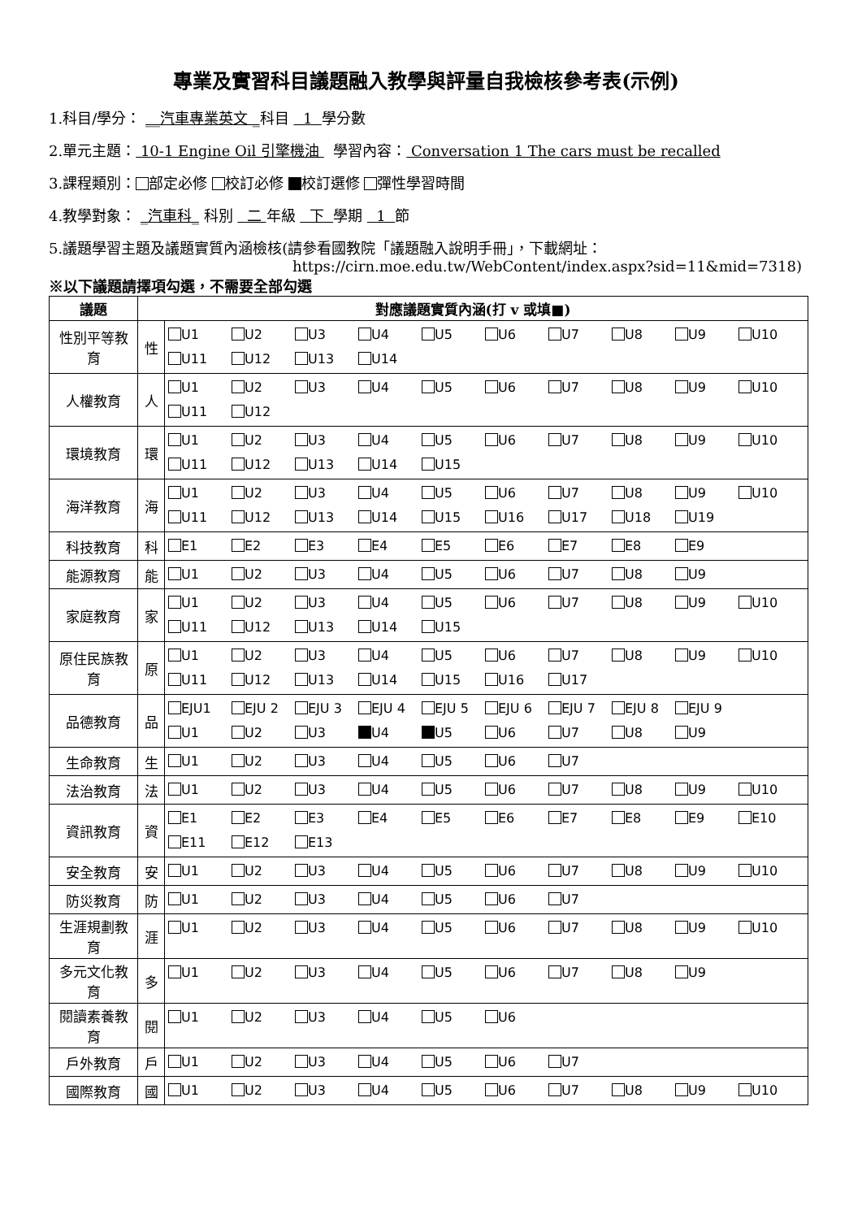專業及實習科目議題融入教學與評量自我檢核參考表(示例)
1.科目/學分： __汽車專業英文 _科目 1 學分數
2.單元主題： 10-1 Engine Oil 引擎機油 學習內容： Conversation 1 The cars must be recalled
3.課程類別： 部定必修 校訂必修 校訂選修 彈性學習時間
4.教學對象： _汽車科_ 科別 二 年級 下 學期 1 節
5.議題學習主題及議題實質內涵檢核(請參看國教院「議題融入說明手冊」，下載網址：
https://cirn.moe.edu.tw/WebContent/index.aspx?sid=11&mid=7318)
※以下議題請擇項勾選，不需要全部勾選
| 議題 | 對應議題實質內涵(打 v 或填■) | |
| --- | --- | --- |
| 性別平等教育 | 性 | U1 U2 U3 U4 U5 U6 U7 U8 U9 U10 U11 U12 U13 U14 |
| 人權教育 | 人 | U1 U2 U3 U4 U5 U6 U7 U8 U9 U10 U11 U12 |
| 環境教育 | 環 | U1 U2 U3 U4 U5 U6 U7 U8 U9 U10 U11 U12 U13 U14 U15 |
| 海洋教育 | 海 | U1 U2 U3 U4 U5 U6 U7 U8 U9 U10 U11 U12 U13 U14 U15 U16 U17 U18 U19 |
| 科技教育 | 科 | E1 E2 E3 E4 E5 E6 E7 E8 E9 |
| 能源教育 | 能 | U1 U2 U3 U4 U5 U6 U7 U8 U9 |
| 家庭教育 | 家 | U1 U2 U3 U4 U5 U6 U7 U8 U9 U10 U11 U12 U13 U14 U15 |
| 原住民族教育 | 原 | U1 U2 U3 U4 U5 U6 U7 U8 U9 U10 U11 U12 U13 U14 U15 U16 U17 |
| 品德教育 | 品 | EJU1 EJU 2 EJU 3 EJU 4 EJU 5 EJU 6 EJU 7 EJU 8 EJU 9 U1 U2 U3 U4 U5 U6 U7 U8 U9 |
| 生命教育 | 生 | U1 U2 U3 U4 U5 U6 U7 |
| 法治教育 | 法 | U1 U2 U3 U4 U5 U6 U7 U8 U9 U10 |
| 資訊教育 | 資 | E1 E2 E3 E4 E5 E6 E7 E8 E9 E10 E11 E12 E13 |
| 安全教育 | 安 | U1 U2 U3 U4 U5 U6 U7 U8 U9 U10 |
| 防災教育 | 防 | U1 U2 U3 U4 U5 U6 U7 |
| 生涯規劃教育 | 涯 | U1 U2 U3 U4 U5 U6 U7 U8 U9 U10 |
| 多元文化教育 | 多 | U1 U2 U3 U4 U5 U6 U7 U8 U9 |
| 閱讀素養教育 | 閱 | U1 U2 U3 U4 U5 U6 |
| 戶外教育 | 戶 | U1 U2 U3 U4 U5 U6 U7 |
| 國際教育 | 國 | U1 U2 U3 U4 U5 U6 U7 U8 U9 U10 |